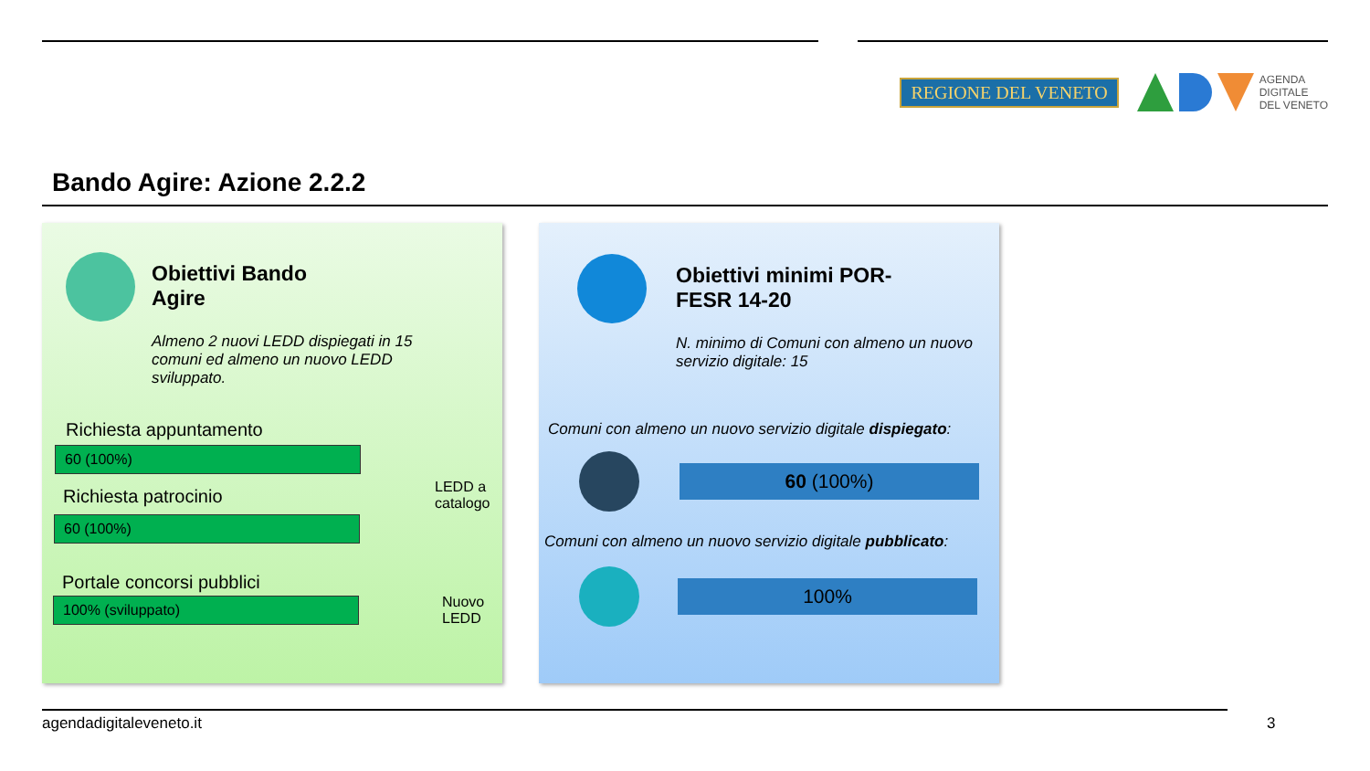REGIONE DEL VENETO
AGENDA
DIGITALE
DEL VENETO
Bando Agire: Azione 2.2.2
Obiettivi Bando
Agire
Almeno 2 nuovi LEDD dispiegati in 15 comuni ed almeno un nuovo LEDD sviluppato.
Richiesta appuntamento
60 (100%)
Richiesta patrocinio
60 (100%)
Portale concorsi pubblici
100% (sviluppato)
LEDD a
catalogo
Nuovo
LEDD
Obiettivi minimi POR-
FESR 14-20
N. minimo di Comuni con almeno un nuovo servizio digitale: 15
Comuni con almeno un nuovo servizio digitale dispiegato:
60 (100%)
Comuni con almeno un nuovo servizio digitale pubblicato:
100%
agendadigitaleveneto.it 3